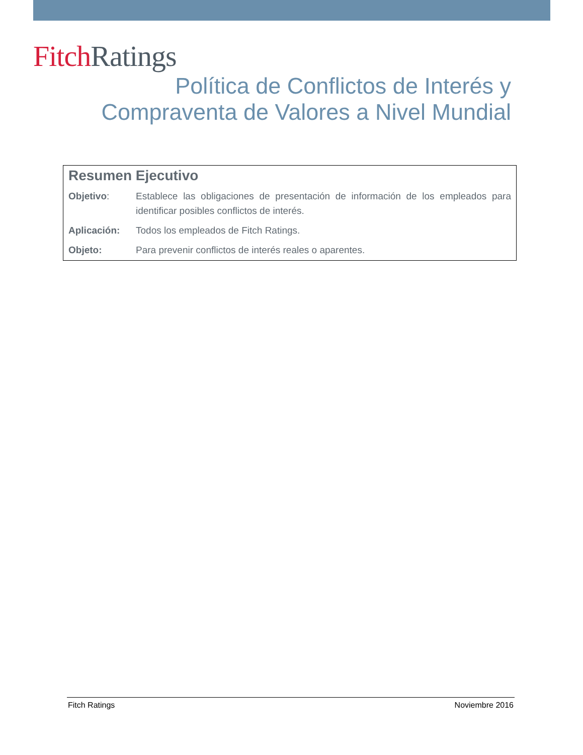Fitch Ratings
Política de Conflictos de Interés y
Compraventa de Valores a Nivel Mundial
Resumen Ejecutivo
Objetivo: Establece las obligaciones de presentación de información de los empleados para identificar posibles conflictos de interés.
Aplicación: Todos los empleados de Fitch Ratings.
Objeto: Para prevenir conflictos de interés reales o aparentes.
Fitch Ratings Noviembre 2016